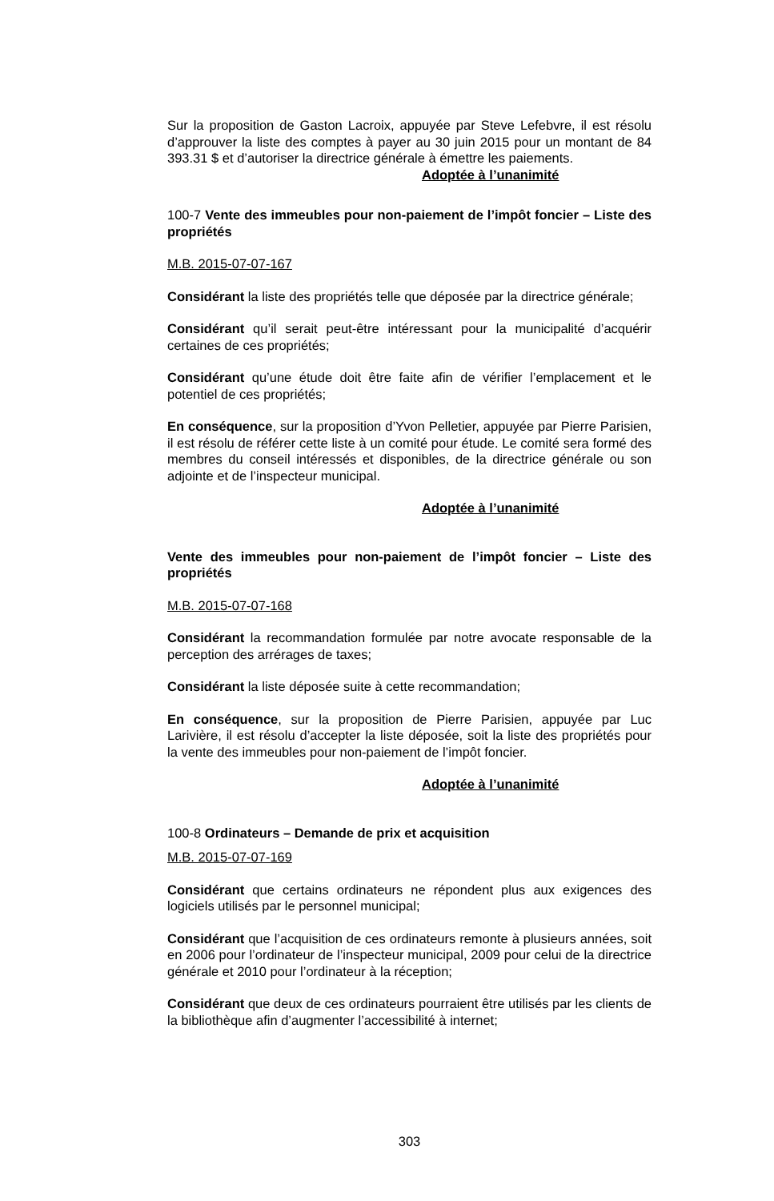Sur la proposition de Gaston Lacroix, appuyée par Steve Lefebvre, il est résolu d’approuver la liste des comptes à payer au 30 juin 2015 pour un montant de 84 393.31 $ et d’autoriser la directrice générale à émettre les paiements.
Adoptée à l’unanimité
100-7 Vente des immeubles pour non-paiement de l’impôt foncier – Liste des propriétés
M.B. 2015-07-07-167
Considérant la liste des propriétés telle que déposée par la directrice générale;
Considérant qu’il serait peut-être intéressant pour la municipalité d’acquérir certaines de ces propriétés;
Considérant qu’une étude doit être faite afin de vérifier l’emplacement et le potentiel de ces propriétés;
En conséquence, sur la proposition d’Yvon Pelletier, appuyée par Pierre Parisien, il est résolu de référer cette liste à un comité pour étude. Le comité sera formé des membres du conseil intéressés et disponibles, de la directrice générale ou son adjointe et de l’inspecteur municipal.
Adoptée à l’unanimité
Vente des immeubles pour non-paiement de l’impôt foncier – Liste des propriétés
M.B. 2015-07-07-168
Considérant la recommandation formulée par notre avocate responsable de la perception des arrérages de taxes;
Considérant la liste déposée suite à cette recommandation;
En conséquence, sur la proposition de Pierre Parisien, appuyée par Luc Larivière, il est résolu d’accepter la liste déposée, soit la liste des propriétés pour la vente des immeubles pour non-paiement de l’impôt foncier.
Adoptée à l’unanimité
100-8 Ordinateurs – Demande de prix et acquisition
M.B. 2015-07-07-169
Considérant que certains ordinateurs ne répondent plus aux exigences des logiciels utilisés par le personnel municipal;
Considérant que l’acquisition de ces ordinateurs remonte à plusieurs années, soit en 2006 pour l’ordinateur de l’inspecteur municipal, 2009 pour celui de la directrice générale et 2010 pour l’ordinateur à la réception;
Considérant que deux de ces ordinateurs pourraient être utilisés par les clients de la bibliothèque afin d’augmenter l’accessibilité à internet;
303